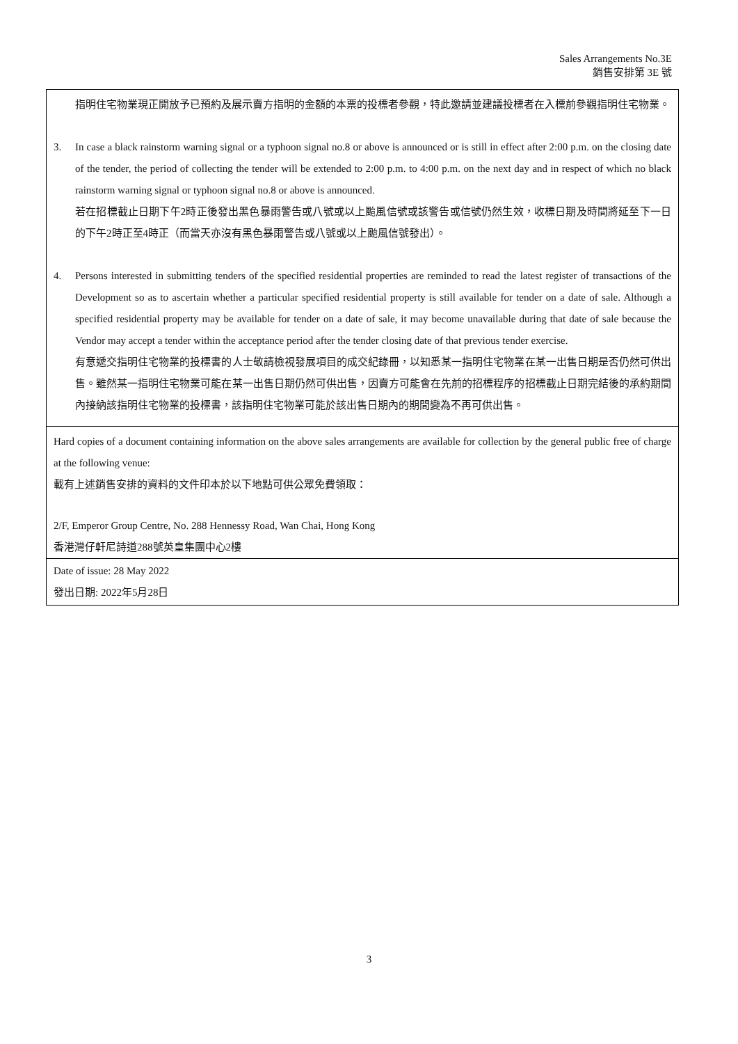Sales Arrangements No.3E
銷售安排第 3E 號
指明住宅物業現正開放予已預約及展示賣方指明的金額的本票的投標者參觀，特此邀請並建議投標者在入標前參觀指明住宅物業。
3. In case a black rainstorm warning signal or a typhoon signal no.8 or above is announced or is still in effect after 2:00 p.m. on the closing date of the tender, the period of collecting the tender will be extended to 2:00 p.m. to 4:00 p.m. on the next day and in respect of which no black rainstorm warning signal or typhoon signal no.8 or above is announced.
若在招標截止日期下午2時正後發出黑色暴雨警告或八號或以上颱風信號或該警告或信號仍然生效，收標日期及時間將延至下一日的下午2時正至4時正（而當天亦沒有黑色暴雨警告或八號或以上颱風信號發出）。
4. Persons interested in submitting tenders of the specified residential properties are reminded to read the latest register of transactions of the Development so as to ascertain whether a particular specified residential property is still available for tender on a date of sale. Although a specified residential property may be available for tender on a date of sale, it may become unavailable during that date of sale because the Vendor may accept a tender within the acceptance period after the tender closing date of that previous tender exercise.
有意遞交指明住宅物業的投標書的人士敬請檢視發展項目的成交紀錄冊，以知悉某一指明住宅物業在某一出售日期是否仍然可供出售。雖然某一指明住宅物業可能在某一出售日期仍然可供出售，因賣方可能會在先前的招標程序的招標截止日期完結後的承約期間內接納該指明住宅物業的投標書，該指明住宅物業可能於該出售日期內的期間變為不再可供出售。
Hard copies of a document containing information on the above sales arrangements are available for collection by the general public free of charge at the following venue:
載有上述銷售安排的資料的文件印本於以下地點可供公眾免費領取：
2/F, Emperor Group Centre, No. 288 Hennessy Road, Wan Chai, Hong Kong
香港灣仔軒尼詩道288號英皇集團中心2樓
Date of issue: 28 May 2022
發出日期: 2022年5月28日
3